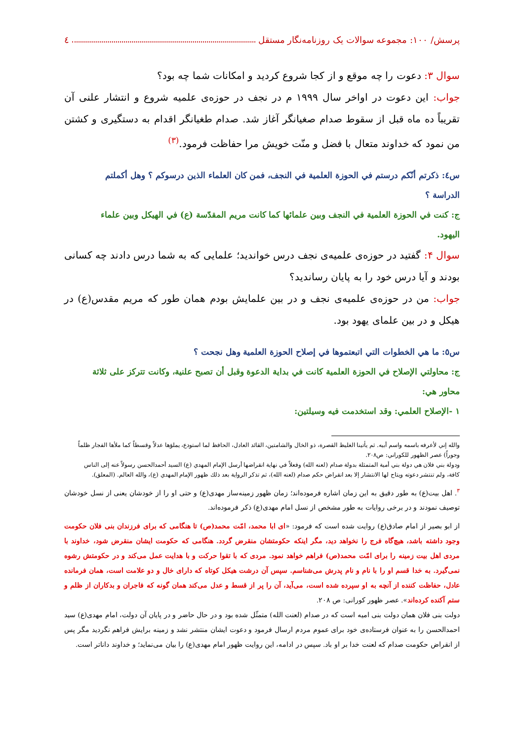پرسش/ ۱۰۰: مجموعه سوالات یک روزنامه‌نگار مستقل ٤
سوال ۳: دعوت را چه موقع و از کجا شروع کردید و امکانات شما چه بود؟
جواب: این دعوت در اواخر سال ۱۹۹۹ م در نجف در حوزه‌ی علمیه شروع و انتشار علنی آن تقریباً ده ماه قبل از سقوط صدام صغیانگر آغاز شد. صدام طغیانگر اقدام به دستگیری و کشتن من نمود که خداوند متعال با فضل و منّت خویش مرا حفاظت فرمود.<sup>(۳)</sup>
س٤: ذكرتم أنّكم درستم في الحوزة العلمية في النجف، فمن كان العلماء الذين درسوكم ؟ وهل أكملتم الدراسة ؟
ج: كنت في الحوزة العلمية في النجف وبين علمائها كما كانت مريم المقدّسة (ع) في الهيكل وبين علماء اليهود.
سوال ۴: گفتید در حوزه‌ی علمیه‌ی نجف درس خواندید؛ علمایی که به شما درس دادند چه کسانی بودند و آیا درس خود را به پایان رساندید؟
جواب: من در حوزه‌ی علمیه‌ی نجف و در بین علمایش بودم همان طور که مریم مقدس(ع) در هیکل و در بین علمای یهود بود.
س٥: ما هي الخطوات التي اتبعتموها في إصلاح الحوزة العلمية وهل نجحت ؟
ج: محاولتي الإصلاح في الحوزة العلمية كانت في بداية الدعوة وقبل أن تصبح علنية، وكانت تتركز على ثلاثة محاور هي:
١ -الإصلاح العلمي: وقد استخدمت فيه وسيلتين:
والله إني لأعرفه باسمه واسم أبيه. ثم يأتينا الغليظ القصرة، ذو الخال والشامتين، القائد العادل، الحافظ لما استودع، يملؤها عدلاً وقسطاً كما ملأها الفجار ظلماً وجوراً) عصر الظهور للكوراني: ص۲۰۸.
ودولة بني فلان هي دولة بني أمية المتمثلة بدولة صدام (لعنه الله) وفعلاً في نهاية انقراضها أرسل الإمام المهدي (ع) السيد أحمدالحسن رسولاً عنه إلى الناس كافة، ولم تنتشر دعوته ويتاح لها الانتشار إلا بعد انقراض حكم صدام (لعنه الله)، ثم تذكر الرواية بعد ذلك ظهور الإمام المهدي (ع)، والله العالم. (المعلق).
<sup>۳</sup>. اهل بیت(ع) به طور دقیق به این زمان اشاره فرموده‌اند؛ زمان ظهور زمینه‌ساز مهدی(ع) و حتی او را از خودشان یعنی از نسل خودشان توصیف نمودند و در برخی روایات به طور مشخص از نسل امام مهدی(ع) ذکر فرموده‌اند.
از ابو بصیر از امام صادق(ع) روایت شده است که فرمود: «ای ابا محمد، امّت محمد(ص) تا هنگامی که برای فرزندان بنی فلان حکومت وجود داشته باشد، هیچ‌گاه فرج را نخواهد دید، مگر اینکه حکومتشان منقرض گردد. هنگامی که حکومت ایشان منقرض شود، خداوند با مردی اهل بیت زمینه را برای امّت محمد(ص) فراهم خواهد نمود. مردی که با تقوا حرکت و با هدایت عمل می‌کند و در حکومتش رشوه نمی‌گیرد. به خدا قسم او را با نام و نام پدرش می‌شناسم. سپس آن درشت هیکل کوتاه که دارای خال و دو علامت است، همان فرمانده عادل، حفاظت کننده از آنچه به او سپرده شده است، می‌آید، آن را پر از قسط و عدل می‌کند همان گونه که فاجران و بدکاران از ظلم و ستم آکنده کرده‌اند». عصر ظهور کورانی: ص ۲۰۸.
دولت بنی فلان همان دولت بنی امیه است که در صدام (لعنت الله) متمثّل شده بود و در حال حاضر و در پایان آن دولت، امام مهدی(ع) سید احمدالحسن را به عنوان فرستاده‌ی خود برای عموم مردم ارسال فرمود و دعوت ایشان منتشر نشد و زمینه برایش فراهم نگردید مگر پس از انقراض حکومت صدام که لعنت خدا بر او باد. سپس در ادامه، این روایت ظهور امام مهدی(ع) را بیان می‌نماید؛ و خداوند داناتر است.